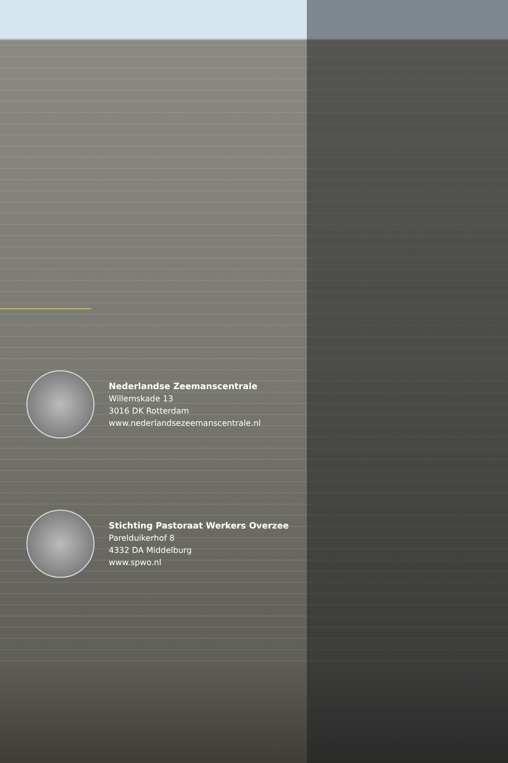Nederlandse Zeemanscentrale
Willemskade 13
3016 DK Rotterdam
www.nederlandsezeemanscentrale.nl
Stichting Pastoraat Werkers Overzee
Parelduikerhof 8
4332 DA Middelburg
www.spwo.nl